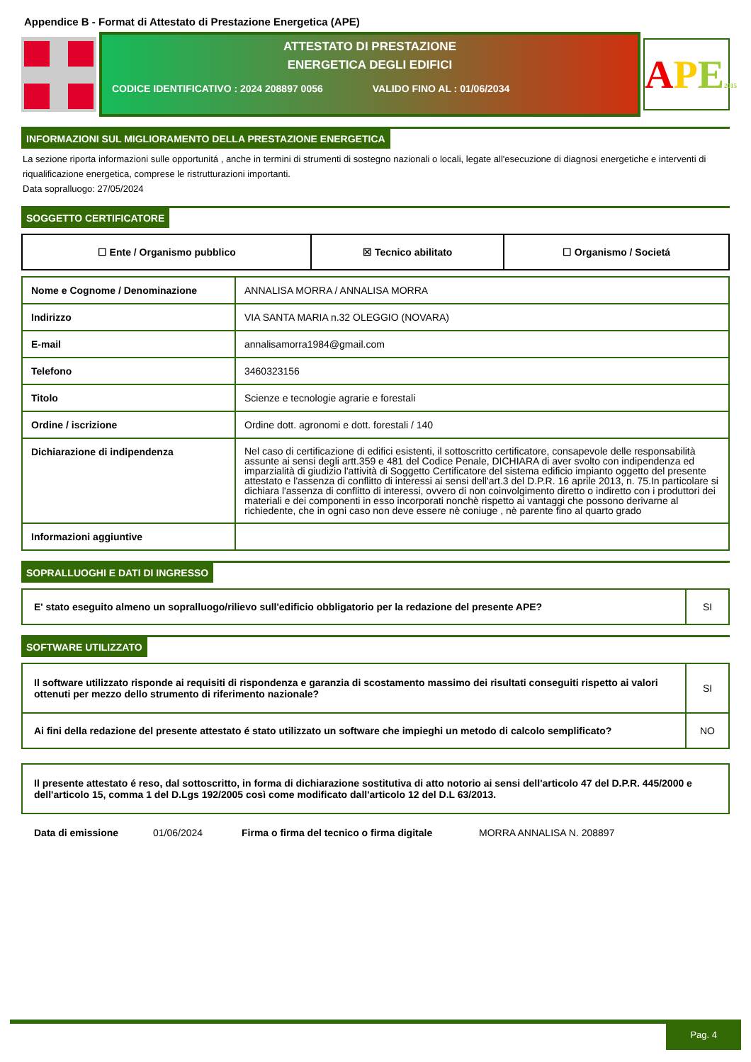Appendice B - Format di Attestato di Prestazione Energetica (APE)
ATTESTATO DI PRESTAZIONE
ENERGETICA DEGLI EDIFICI
CODICE IDENTIFICATIVO : 2024 208897 0056 VALIDO FINO AL : 01/06/2034
APE 2015
INFORMAZIONI SUL MIGLIORAMENTO DELLA PRESTAZIONE ENERGETICA
La sezione riporta informazioni sulle opportunitá , anche in termini di strumenti di sostegno nazionali o locali, legate all'esecuzione di diagnosi energetiche e interventi di riqualificazione energetica, comprese le ristrutturazioni importanti.
Data sopralluogo: 27/05/2024
SOGGETTO CERTIFICATORE
| ☐ Ente / Organismo pubblico | ☒ Tecnico abilitato | ☐ Organismo / Societá |
| Nome e Cognome / Denominazione | ANNALISA MORRA / ANNALISA MORRA |
| Indirizzo | VIA SANTA MARIA n.32 OLEGGIO (NOVARA) |
| E-mail | annalisamorra1984@gmail.com |
| Telefono | 3460323156 |
| Titolo | Scienze e tecnologie agrarie e forestali |
| Ordine / iscrizione | Ordine dott. agronomi e dott. forestali / 140 |
| Dichiarazione di indipendenza | Nel caso di certificazione di edifici esistenti, il sottoscritto certificatore, consapevole delle responsabilità assunte ai sensi degli artt.359 e 481 del Codice Penale, DICHIARA di aver svolto con indipendenza ed imparzialità di giudizio l'attività di Soggetto Certificatore del sistema edificio impianto oggetto del presente attestato e l'assenza di conflitto di interessi ai sensi dell'art.3 del D.P.R. 16 aprile 2013, n. 75.In particolare si dichiara l'assenza di conflitto di interessi, ovvero di non coinvolgimento diretto o indiretto con i produttori dei materiali e dei componenti in esso incorporati nonchè rispetto ai vantaggi che possono derivarne al richiedente, che in ogni caso non deve essere nè coniuge , nè parente fino al quarto grado |
| Informazioni aggiuntive | |
SOPRALLUOGHI E DATI DI INGRESSO
| E' stato eseguito almeno un sopralluogo/rilievo sull'edificio obbligatorio per la redazione del presente APE? | SI |
SOFTWARE UTILIZZATO
| Il software utilizzato risponde ai requisiti di rispondenza e garanzia di scostamento massimo dei risultati conseguiti rispetto ai valori ottenuti per mezzo dello strumento di riferimento nazionale? | SI |
| Ai fini della redazione del presente attestato é stato utilizzato un software che impieghi un metodo di calcolo semplificato? | NO |
| Il presente attestato é reso, dal sottoscritto, in forma di dichiarazione sostitutiva di atto notorio ai sensi dell'articolo 47 del D.P.R. 445/2000 e dell'articolo 15, comma 1 del D.Lgs 192/2005 così come modificato dall'articolo 12 del D.L 63/2013. |
Data di emissione 01/06/2024 Firma o firma del tecnico o firma digitale MORRA ANNALISA N. 208897
Pag. 4